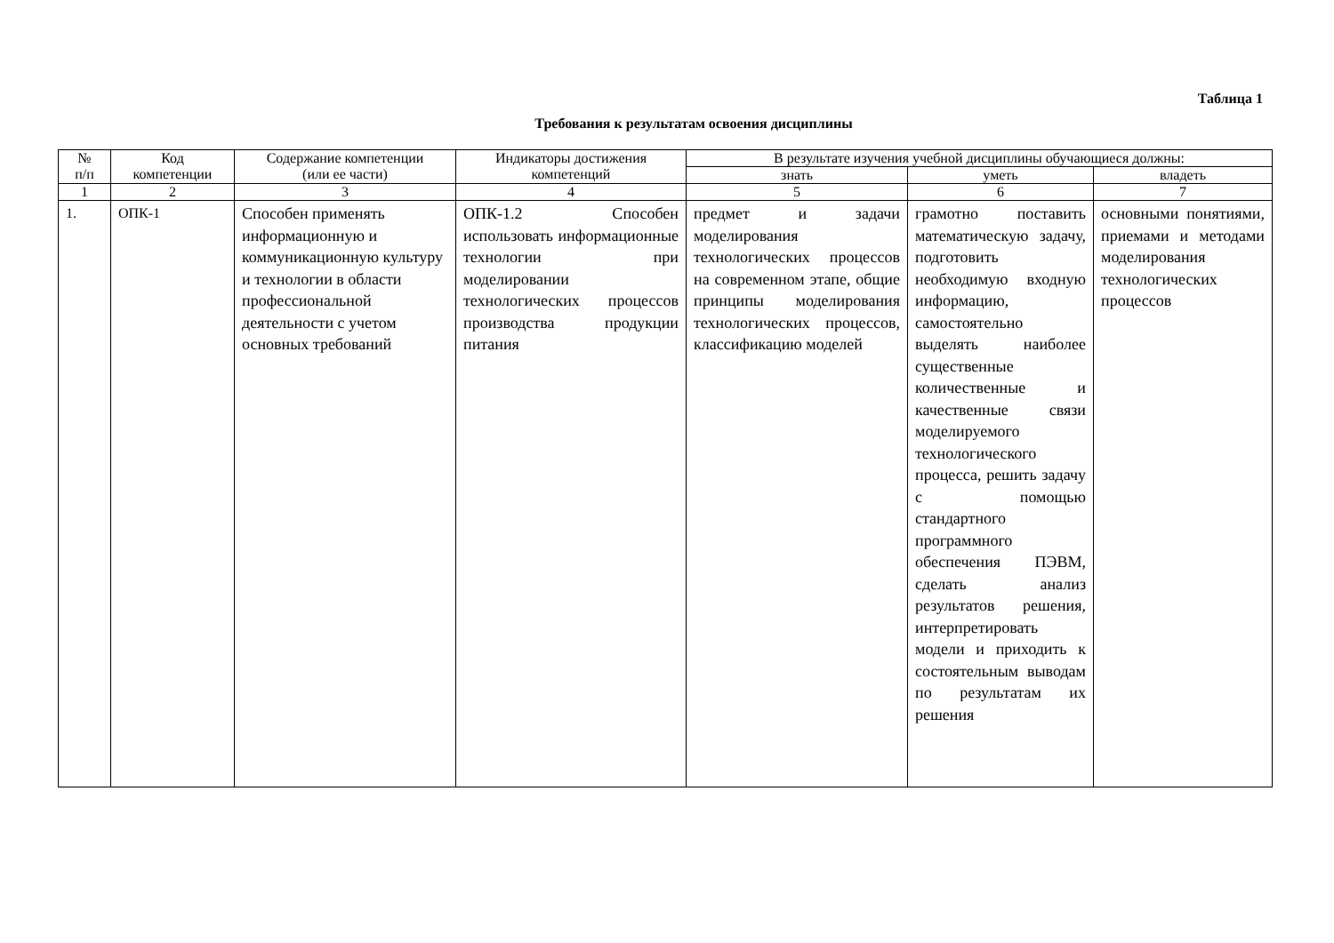Таблица 1
Требования к результатам освоения дисциплины
| № п/п | Код компетенции | Содержание компетенции (или ее части) | Индикаторы достижения компетенций | В результате изучения учебной дисциплины обучающиеся должны: | | |
| --- | --- | --- | --- | --- | --- | --- |
| | | | | знать | уметь | владеть |
| 1 | 2 | 3 | 4 | 5 | 6 | 7 |
| 1. | ОПК-1 | Способен применять информационную и коммуникационную культуру и технологии в области профессиональной деятельности с учетом основных требований | ОПК-1.2 Способен использовать информационные технологии при моделировании технологических процессов производства продукции питания | предмет и задачи моделирования технологических процессов на современном этапе, общие принципы моделирования технологических процессов, классификацию моделей | грамотно поставить математическую задачу, подготовить необходимую входную информацию, самостоятельно выделять наиболее существенные количественные и качественные связи моделируемого технологического процесса, решить задачу с помощью стандартного программного обеспечения ПЭВМ, сделать анализ результатов решения, интерпретировать модели и приходить к состоятельным выводам по результатам их решения | основными понятиями, приемами и методами моделирования технологических процессов |